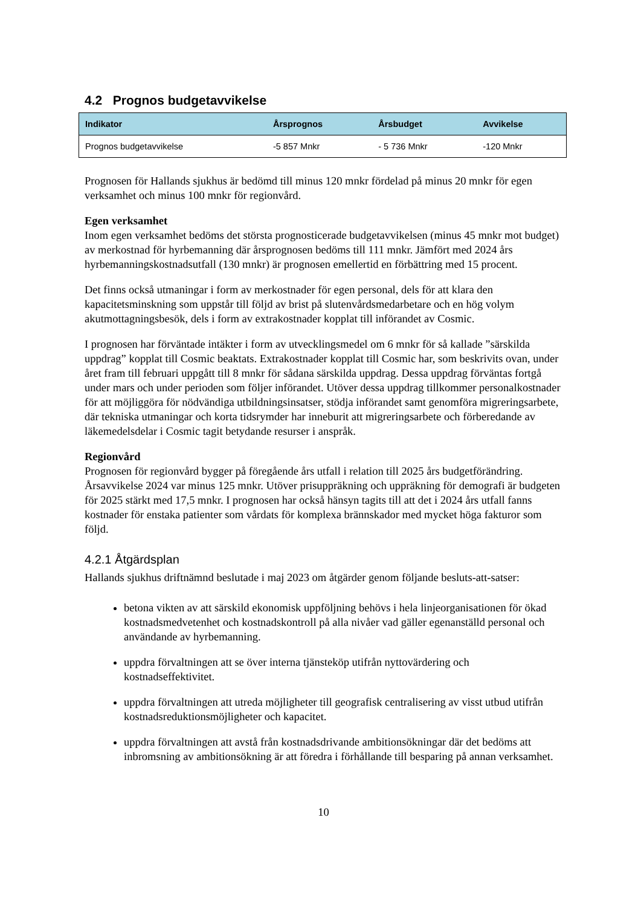4.2 Prognos budgetavvikelse
| Indikator | Årsprognos | Årsbudget | Avvikelse |
| --- | --- | --- | --- |
| Prognos budgetavvikelse | -5 857 Mnkr | - 5 736 Mnkr | -120 Mnkr |
Prognosen för Hallands sjukhus är bedömd till minus 120 mnkr fördelad på minus 20 mnkr för egen verksamhet och minus 100 mnkr för regionvård.
Egen verksamhet
Inom egen verksamhet bedöms det största prognosticerade budgetavvikelsen (minus 45 mnkr mot budget) av merkostnad för hyrbemanning där årsprognosen bedöms till 111 mnkr. Jämfört med 2024 års hyrbemanningskostnadsutfall (130 mnkr) är prognosen emellertid en förbättring med 15 procent.
Det finns också utmaningar i form av merkostnader för egen personal, dels för att klara den kapacitetsminskning som uppstår till följd av brist på slutenvårdsmedarbetare och en hög volym akutmottagningsbesök, dels i form av extrakostnader kopplat till införandet av Cosmic.
I prognosen har förväntade intäkter i form av utvecklingsmedel om 6 mnkr för så kallade ”särskilda uppdrag” kopplat till Cosmic beaktats. Extrakostnader kopplat till Cosmic har, som beskrivits ovan, under året fram till februari uppgått till 8 mnkr för sådana särskilda uppdrag. Dessa uppdrag förväntas fortgå under mars och under perioden som följer införandet. Utöver dessa uppdrag tillkommer personalkostnader för att möjliggöra för nödvändiga utbildningsinsatser, stödja införandet samt genomföra migreringsarbete, där tekniska utmaningar och korta tidsrymder har inneburit att migreringsarbete och förberedande av läkemedelsdelar i Cosmic tagit betydande resurser i anspråk.
Regionvård
Prognosen för regionvård bygger på föregående års utfall i relation till 2025 års budgetförändring. Årsavvikelse 2024 var minus 125 mnkr. Utöver prisuppräkning och uppräkning för demografi är budgeten för 2025 stärkt med 17,5 mnkr. I prognosen har också hänsyn tagits till att det i 2024 års utfall fanns kostnader för enstaka patienter som vårdats för komplexa brännskador med mycket höga fakturor som följd.
4.2.1 Åtgärdsplan
Hallands sjukhus driftnämnd beslutade i maj 2023 om åtgärder genom följande besluts-att-satser:
betona vikten av att särskild ekonomisk uppföljning behövs i hela linjeorganisationen för ökad kostnadsmedvetenhet och kostnadskontroll på alla nivåer vad gäller egenanställd personal och användande av hyrbemanning.
uppdra förvaltningen att se över interna tjänsteköp utifrån nyttovärdering och kostnadseffektivitet.
uppdra förvaltningen att utreda möjligheter till geografisk centralisering av visst utbud utifrån kostnadsreduktionsmöjligheter och kapacitet.
uppdra förvaltningen att avstå från kostnadsdrivande ambitionsökningar där det bedöms att inbromsning av ambitionsökning är att föredra i förhållande till besparing på annan verksamhet.
10